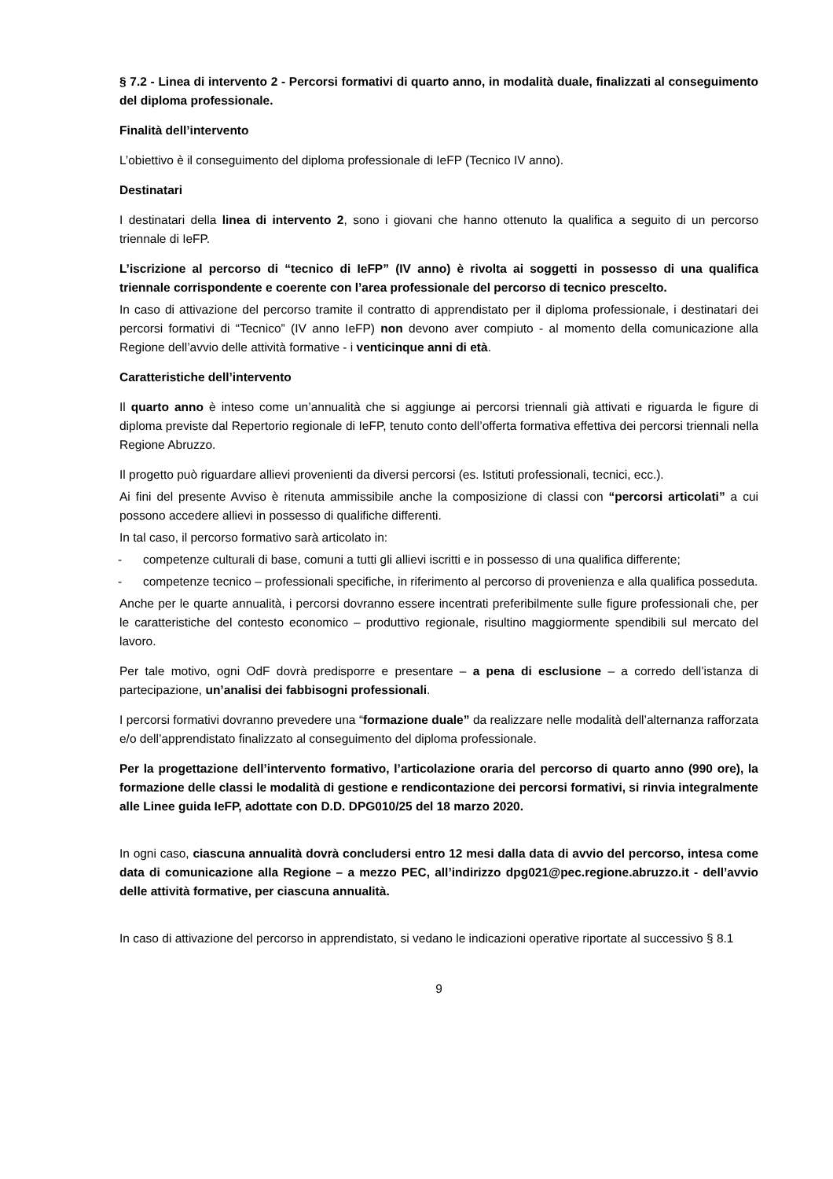§ 7.2 - Linea di intervento 2 - Percorsi formativi di quarto anno, in modalità duale, finalizzati al conseguimento del diploma professionale.
Finalità dell’intervento
L’obiettivo è il conseguimento del diploma professionale di IeFP (Tecnico IV anno).
Destinatari
I destinatari della linea di intervento 2, sono i giovani che hanno ottenuto la qualifica a seguito di un percorso triennale di IeFP.
L’iscrizione al percorso di “tecnico di IeFP” (IV anno) è rivolta ai soggetti in possesso di una qualifica triennale corrispondente e coerente con l’area professionale del percorso di tecnico prescelto.
In caso di attivazione del percorso tramite il contratto di apprendistato per il diploma professionale, i destinatari dei percorsi formativi di “Tecnico” (IV anno IeFP) non devono aver compiuto - al momento della comunicazione alla Regione dell’avvio delle attività formative - i venticinque anni di età.
Caratteristiche dell’intervento
Il quarto anno è inteso come un’annualità che si aggiunge ai percorsi triennali già attivati e riguarda le figure di diploma previste dal Repertorio regionale di IeFP, tenuto conto dell’offerta formativa effettiva dei percorsi triennali nella Regione Abruzzo.
Il progetto può riguardare allievi provenienti da diversi percorsi (es. Istituti professionali, tecnici, ecc.).
Ai fini del presente Avviso è ritenuta ammissibile anche la composizione di classi con “percorsi articolati” a cui possono accedere allievi in possesso di qualifiche differenti.
In tal caso, il percorso formativo sarà articolato in:
- competenze culturali di base, comuni a tutti gli allievi iscritti e in possesso di una qualifica differente;
- competenze tecnico – professionali specifiche, in riferimento al percorso di provenienza e alla qualifica posseduta.
Anche per le quarte annualità, i percorsi dovranno essere incentrati preferibilmente sulle figure professionali che, per le caratteristiche del contesto economico – produttivo regionale, risultino maggiormente spendibili sul mercato del lavoro.
Per tale motivo, ogni OdF dovrà predisporre e presentare – a pena di esclusione – a corredo dell’istanza di partecipazione, un’analisi dei fabbisogni professionali.
I percorsi formativi dovranno prevedere una “formazione duale” da realizzare nelle modalità dell’alternanza rafforzata e/o dell’apprendistato finalizzato al conseguimento del diploma professionale.
Per la progettazione dell’intervento formativo, l’articolazione oraria del percorso di quarto anno (990 ore), la formazione delle classi le modalità di gestione e rendicontazione dei percorsi formativi, si rinvia integralmente alle Linee guida IeFP, adottate con D.D. DPG010/25 del 18 marzo 2020.
In ogni caso, ciascuna annualità dovrà concludersi entro 12 mesi dalla data di avvio del percorso, intesa come data di comunicazione alla Regione – a mezzo PEC, all’indirizzo dpg021@pec.regione.abruzzo.it - dell’avvio delle attività formative, per ciascuna annualità.
In caso di attivazione del percorso in apprendistato, si vedano le indicazioni operative riportate al successivo § 8.1
9